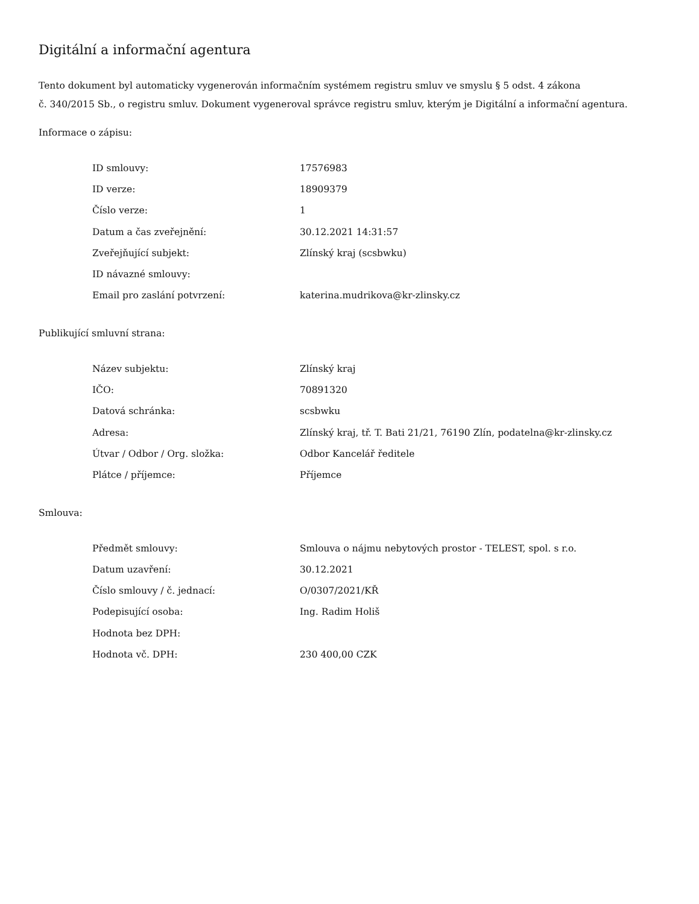Digitální a informační agentura
Tento dokument byl automaticky vygenerován informačním systémem registru smluv ve smyslu § 5 odst. 4 zákona
č. 340/2015 Sb., o registru smluv. Dokument vygeneroval správce registru smluv, kterým je Digitální a informační agentura.
Informace o zápisu:
| ID smlouvy: | 17576983 |
| ID verze: | 18909379 |
| Číslo verze: | 1 |
| Datum a čas zveřejnění: | 30.12.2021 14:31:57 |
| Zveřejňující subjekt: | Zlínský kraj (scsbwku) |
| ID návazné smlouvy: | |
| Email pro zaslání potvrzení: | katerina.mudrikova@kr-zlinsky.cz |
Publikující smluvní strana:
| Název subjektu: | Zlínský kraj |
| IČO: | 70891320 |
| Datová schránka: | scsbwku |
| Adresa: | Zlínský kraj, tř. T. Bati 21/21, 76190 Zlín, podatelna@kr-zlinsky.cz |
| Útvar / Odbor / Org. složka: | Odbor Kancelář ředitele |
| Plátce / příjemce: | Příjemce |
Smlouva:
| Předmět smlouvy: | Smlouva o nájmu nebytových prostor - TELEST, spol. s r.o. |
| Datum uzavření: | 30.12.2021 |
| Číslo smlouvy / č. jednací: | O/0307/2021/KŘ |
| Podepisující osoba: | Ing. Radim Holiš |
| Hodnota bez DPH: | |
| Hodnota vč. DPH: | 230 400,00 CZK |